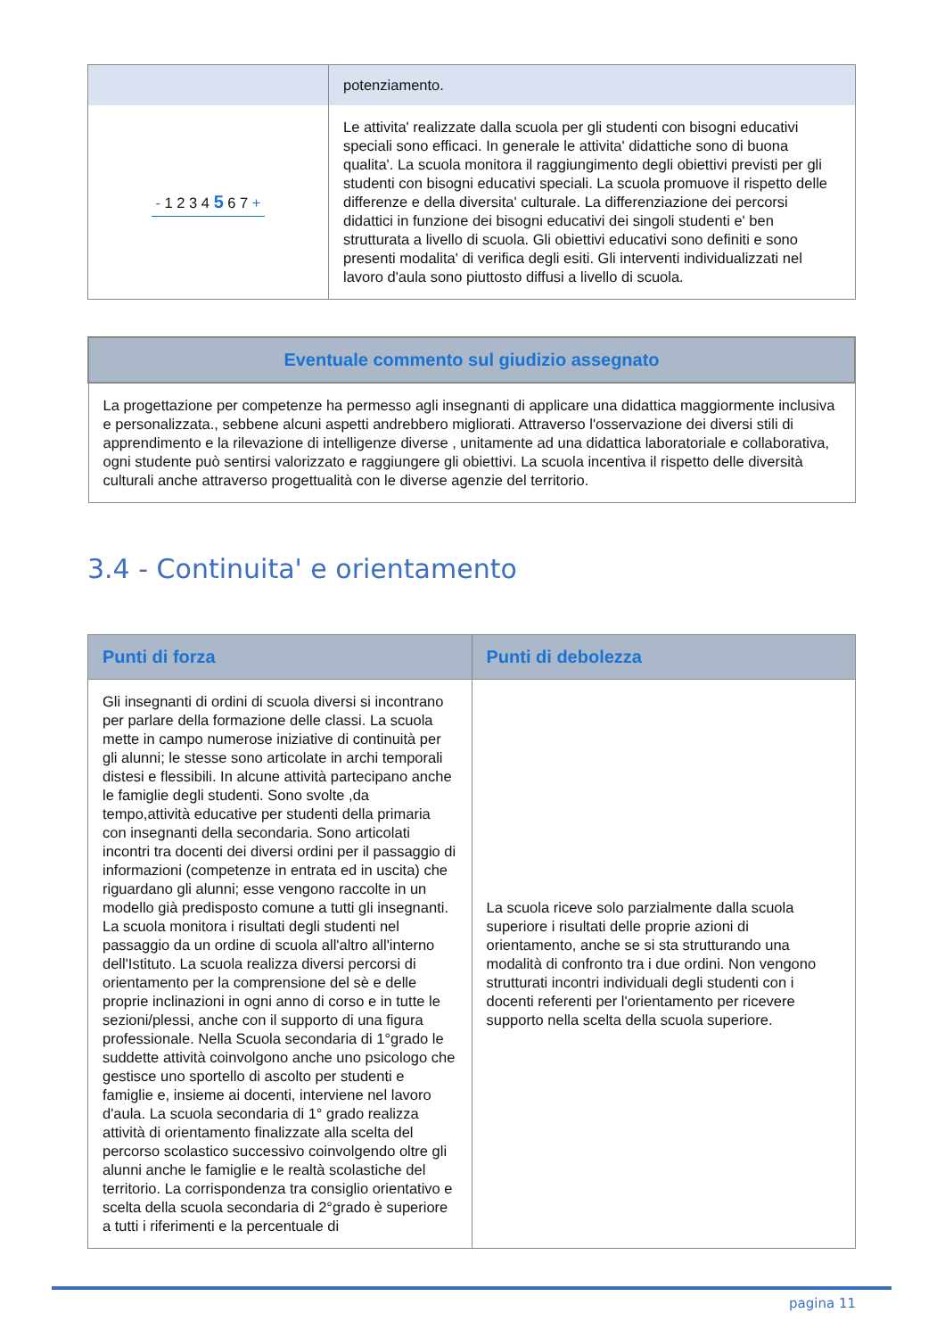| | potenziamento. |
| - 1 2 3 4 5 6 7 + | Le attivita' realizzate dalla scuola per gli studenti con bisogni educativi speciali sono efficaci. In generale le attivita' didattiche sono di buona qualita'. La scuola monitora il raggiungimento degli obiettivi previsti per gli studenti con bisogni educativi speciali. La scuola promuove il rispetto delle differenze e della diversita' culturale. La differenziazione dei percorsi didattici in funzione dei bisogni educativi dei singoli studenti e' ben strutturata a livello di scuola. Gli obiettivi educativi sono definiti e sono presenti modalita' di verifica degli esiti. Gli interventi individualizzati nel lavoro d'aula sono piuttosto diffusi a livello di scuola. |
| Eventuale commento sul giudizio assegnato |
| --- |
| La progettazione per competenze ha permesso agli insegnanti di applicare una didattica maggiormente inclusiva e personalizzata., sebbene alcuni aspetti andrebbero migliorati. Attraverso l'osservazione dei diversi stili di apprendimento e la rilevazione di intelligenze diverse , unitamente ad una didattica laboratoriale e collaborativa, ogni studente può sentirsi valorizzato e raggiungere gli obiettivi. La scuola incentiva il rispetto delle diversità culturali anche attraverso progettualità con le diverse agenzie del territorio. |
3.4 - Continuita' e orientamento
| Punti di forza | Punti di debolezza |
| --- | --- |
| Gli insegnanti di ordini di scuola diversi si incontrano per parlare della formazione delle classi. La scuola mette in campo numerose iniziative di continuità per gli alunni; le stesse sono articolate in archi temporali distesi e flessibili. In alcune attività partecipano anche le famiglie degli studenti. Sono svolte ,da tempo,attività educative per studenti della primaria con insegnanti della secondaria. Sono articolati incontri tra docenti dei diversi ordini per il passaggio di informazioni (competenze in entrata ed in uscita) che riguardano gli alunni; esse vengono raccolte in un modello già predisposto comune a tutti gli insegnanti. La scuola monitora i risultati degli studenti nel passaggio da un ordine di scuola all'altro all'interno dell'Istituto. La scuola realizza diversi percorsi di orientamento per la comprensione del sè e delle proprie inclinazioni in ogni anno di corso e in tutte le sezioni/plessi, anche con il supporto di una figura professionale. Nella Scuola secondaria di 1°grado le suddette attività coinvolgono anche uno psicologo che gestisce uno sportello di ascolto per studenti e famiglie e, insieme ai docenti, interviene nel lavoro d'aula. La scuola secondaria di 1° grado realizza attività di orientamento finalizzate alla scelta del percorso scolastico successivo coinvolgendo oltre gli alunni anche le famiglie e le realtà scolastiche del territorio. La corrispondenza tra consiglio orientativo e scelta della scuola secondaria di 2°grado è superiore a tutti i riferimenti e la percentuale di | La scuola riceve solo parzialmente dalla scuola superiore i risultati delle proprie azioni di orientamento, anche se si sta strutturando una modalità di confronto tra i due ordini. Non vengono strutturati incontri individuali degli studenti con i docenti referenti per l'orientamento per ricevere supporto nella scelta della scuola superiore. |
pagina 11